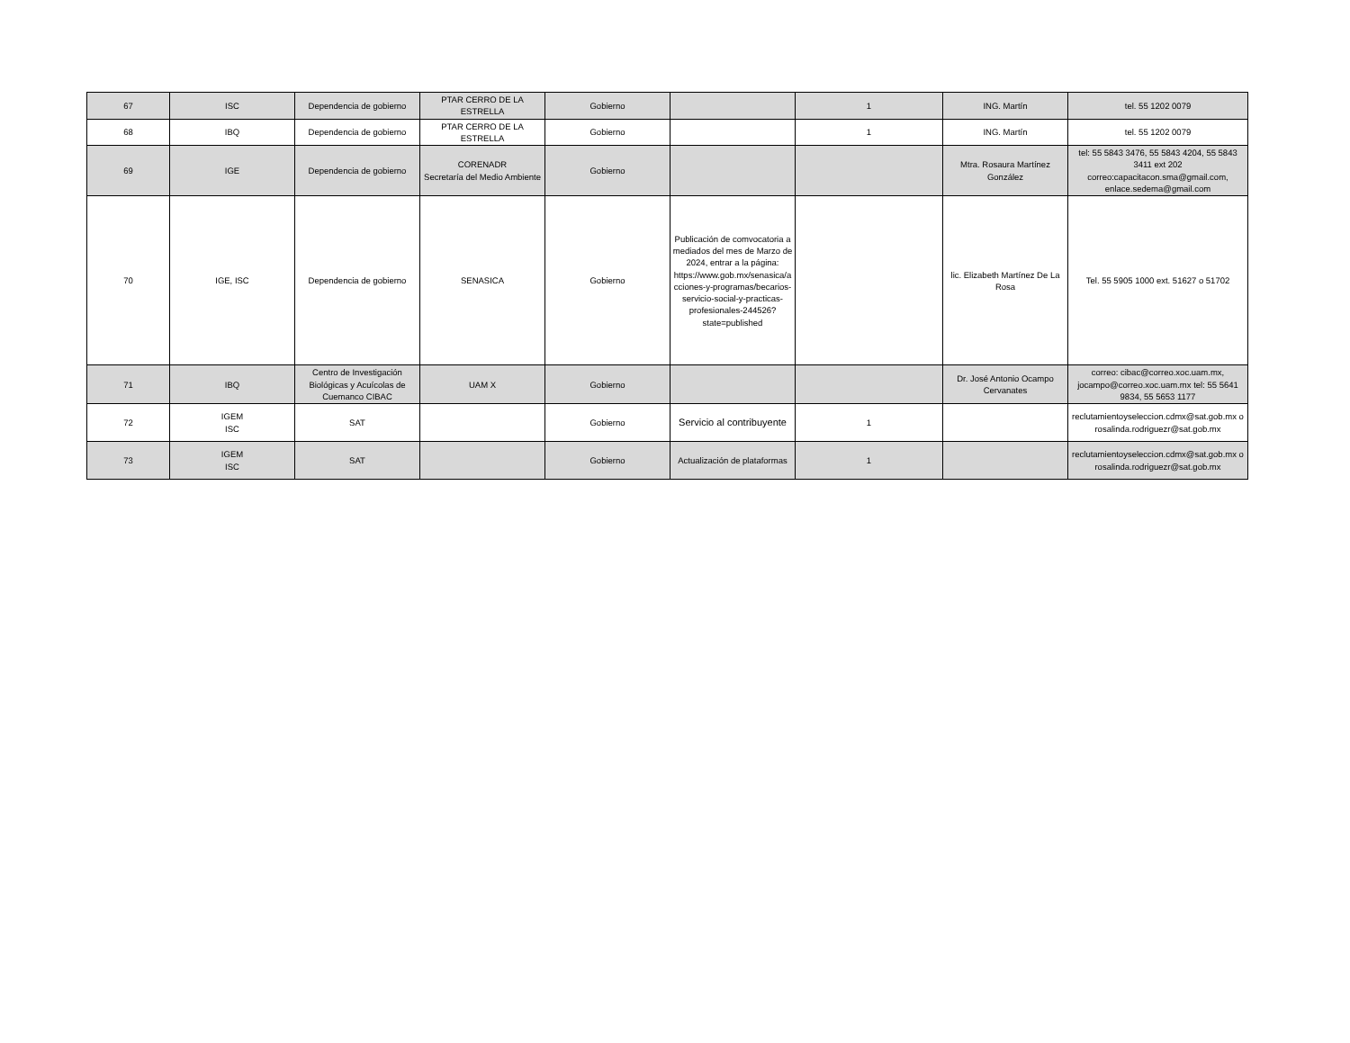| 67 | ISC | Dependencia de gobierno | PTAR CERRO DE LA ESTRELLA | Gobierno | | 1 | ING. Martín | tel. 55 1202 0079 |
| 68 | IBQ | Dependencia de gobierno | PTAR CERRO DE LA ESTRELLA | Gobierno | | 1 | ING. Martín | tel. 55 1202 0079 |
| 69 | IGE | Dependencia de gobierno | CORENADR Secretaría del Medio Ambiente | Gobierno | | | Mtra. Rosaura Martínez González | tel: 55 5843 3476, 55 5843 4204, 55 5843 3411 ext 202 correo:capacitacon.sma@gmail.com, enlace.sedema@gmail.com |
| 70 | IGE, ISC | Dependencia de gobierno | SENASICA | Gobierno | Publicación de comvocatoria a mediados del mes de Marzo de 2024, entrar a la página: https://www.gob.mx/senasica/acciones-y-programas/becarios-servicio-social-y-practicas-profesionales-244526?state=published | | lic. Elizabeth Martínez De La Rosa | Tel. 55 5905 1000 ext. 51627 o 51702 |
| 71 | IBQ | Centro de Investigación Biológicas y Acuícolas de Cuemanco CIBAC | UAM X | Gobierno | | | Dr. José Antonio Ocampo Cervanates | correo: cibac@correo.xoc.uam.mx, jocampo@correo.xoc.uam.mx tel: 55 5641 9834, 55 5653 1177 |
| 72 | IGEM ISC | SAT | | Gobierno | Servicio al contribuyente | 1 | | reclutamientoyseleccion.cdmx@sat.gob.mx o rosalinda.rodriguezr@sat.gob.mx |
| 73 | IGEM ISC | SAT | | Gobierno | Actualización de plataformas | 1 | | reclutamientoyseleccion.cdmx@sat.gob.mx o rosalinda.rodriguezr@sat.gob.mx |